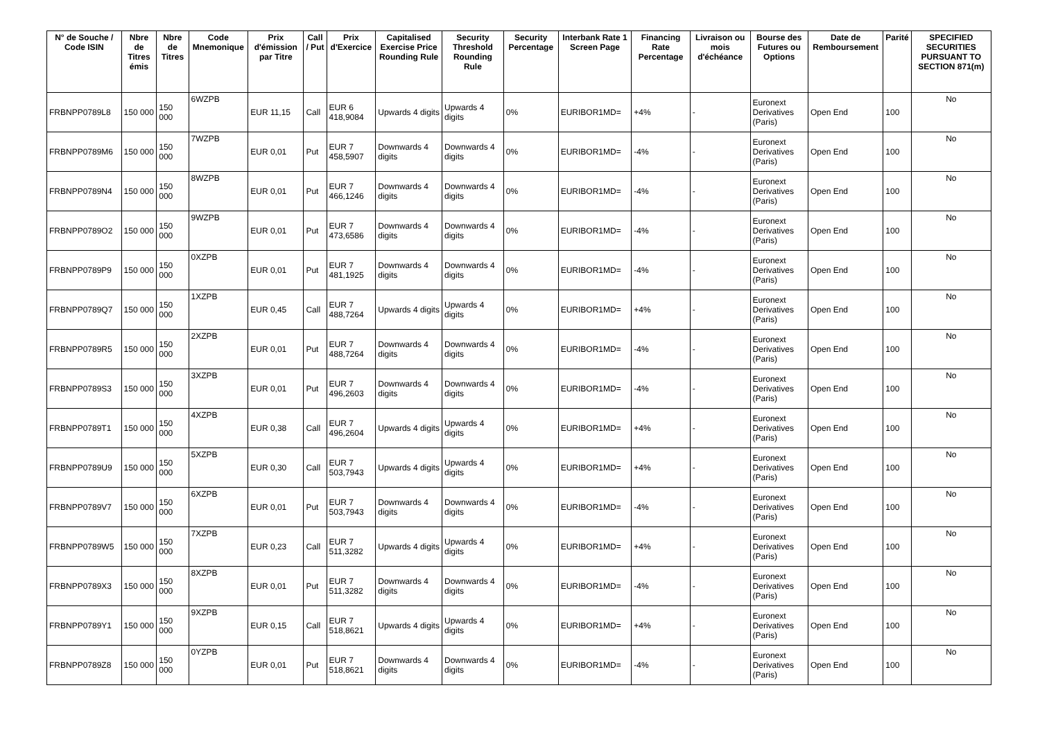| N° de Souche / Code ISIN | Nbre de Titres émis | Nbre de Titres | Code Mnemonique | Prix d'émission par Titre | Call / Put | Prix d'Exercice | Capitalised Exercise Price Rounding Rule | Security Threshold Rounding Rule | Security Percentage | Interbank Rate 1 Screen Page | Financing Rate Percentage | Livraison ou mois d'échéance | Bourse des Futures ou Options | Date de Remboursement | Parité | SPECIFIED SECURITIES PURSUANT TO SECTION 871(m) |
| --- | --- | --- | --- | --- | --- | --- | --- | --- | --- | --- | --- | --- | --- | --- | --- | --- |
| FRBNPP0789L8 | 150 000 | 150 000 | 6WZPB | EUR 11,15 | Call | EUR 6 418,9084 | Upwards 4 digits | Upwards 4 digits | 0% | EURIBOR1MD= | +4% | - | Euronext Derivatives (Paris) | Open End | 100 | No |
| FRBNPP0789M6 | 150 000 | 150 000 | 7WZPB | EUR 0,01 | Put | EUR 7 458,5907 | Downwards 4 digits | Downwards 4 digits | 0% | EURIBOR1MD= | -4% | - | Euronext Derivatives (Paris) | Open End | 100 | No |
| FRBNPP0789N4 | 150 000 | 150 000 | 8WZPB | EUR 0,01 | Put | EUR 7 466,1246 | Downwards 4 digits | Downwards 4 digits | 0% | EURIBOR1MD= | -4% | - | Euronext Derivatives (Paris) | Open End | 100 | No |
| FRBNPP0789O2 | 150 000 | 150 000 | 9WZPB | EUR 0,01 | Put | EUR 7 473,6586 | Downwards 4 digits | Downwards 4 digits | 0% | EURIBOR1MD= | -4% | - | Euronext Derivatives (Paris) | Open End | 100 | No |
| FRBNPP0789P9 | 150 000 | 150 000 | 0XZPB | EUR 0,01 | Put | EUR 7 481,1925 | Downwards 4 digits | Downwards 4 digits | 0% | EURIBOR1MD= | -4% | - | Euronext Derivatives (Paris) | Open End | 100 | No |
| FRBNPP0789Q7 | 150 000 | 150 000 | 1XZPB | EUR 0,45 | Call | EUR 7 488,7264 | Upwards 4 digits | Upwards 4 digits | 0% | EURIBOR1MD= | +4% | - | Euronext Derivatives (Paris) | Open End | 100 | No |
| FRBNPP0789R5 | 150 000 | 150 000 | 2XZPB | EUR 0,01 | Put | EUR 7 488,7264 | Downwards 4 digits | Downwards 4 digits | 0% | EURIBOR1MD= | -4% | - | Euronext Derivatives (Paris) | Open End | 100 | No |
| FRBNPP0789S3 | 150 000 | 150 000 | 3XZPB | EUR 0,01 | Put | EUR 7 496,2603 | Downwards 4 digits | Downwards 4 digits | 0% | EURIBOR1MD= | -4% | - | Euronext Derivatives (Paris) | Open End | 100 | No |
| FRBNPP0789T1 | 150 000 | 150 000 | 4XZPB | EUR 0,38 | Call | EUR 7 496,2604 | Upwards 4 digits | Upwards 4 digits | 0% | EURIBOR1MD= | +4% | - | Euronext Derivatives (Paris) | Open End | 100 | No |
| FRBNPP0789U9 | 150 000 | 150 000 | 5XZPB | EUR 0,30 | Call | EUR 7 503,7943 | Upwards 4 digits | Upwards 4 digits | 0% | EURIBOR1MD= | +4% | - | Euronext Derivatives (Paris) | Open End | 100 | No |
| FRBNPP0789V7 | 150 000 | 150 000 | 6XZPB | EUR 0,01 | Put | EUR 7 503,7943 | Downwards 4 digits | Downwards 4 digits | 0% | EURIBOR1MD= | -4% | - | Euronext Derivatives (Paris) | Open End | 100 | No |
| FRBNPP0789W5 | 150 000 | 150 000 | 7XZPB | EUR 0,23 | Call | EUR 7 511,3282 | Upwards 4 digits | Upwards 4 digits | 0% | EURIBOR1MD= | +4% | - | Euronext Derivatives (Paris) | Open End | 100 | No |
| FRBNPP0789X3 | 150 000 | 150 000 | 8XZPB | EUR 0,01 | Put | EUR 7 511,3282 | Downwards 4 digits | Downwards 4 digits | 0% | EURIBOR1MD= | -4% | - | Euronext Derivatives (Paris) | Open End | 100 | No |
| FRBNPP0789Y1 | 150 000 | 150 000 | 9XZPB | EUR 0,15 | Call | EUR 7 518,8621 | Upwards 4 digits | Upwards 4 digits | 0% | EURIBOR1MD= | +4% | - | Euronext Derivatives (Paris) | Open End | 100 | No |
| FRBNPP0789Z8 | 150 000 | 150 000 | 0YZPB | EUR 0,01 | Put | EUR 7 518,8621 | Downwards 4 digits | Downwards 4 digits | 0% | EURIBOR1MD= | -4% | - | Euronext Derivatives (Paris) | Open End | 100 | No |